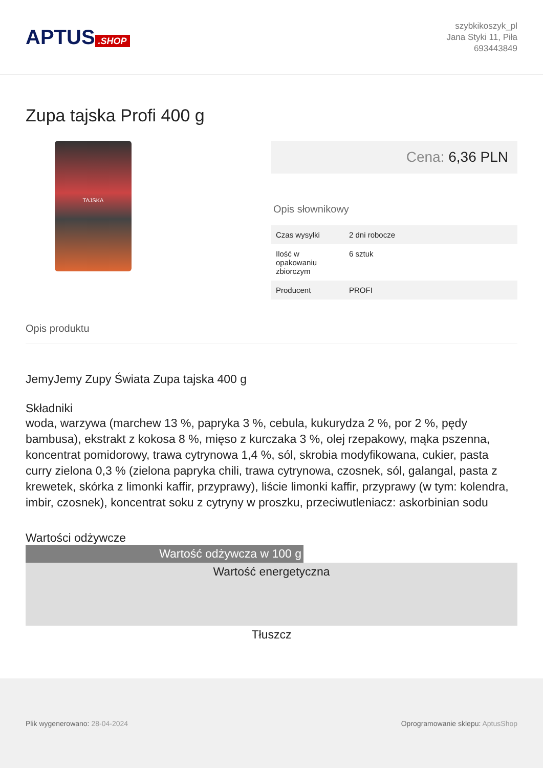APTUS.SHOP
szybkikoszyk_pl
Jana Styki 11, Piła
693443849
Zupa tajska Profi 400 g
TAJSKA
Cena: 6,36 PLN
Opis słownikowy
| Czas wysyłki | 2 dni robocze |
| Ilość w opakowaniu zbiorczym | 6 sztuk |
| Producent | PROFI |
Opis produktu
JemyJemy Zupy Świata Zupa tajska 400 g
Składniki
woda, warzywa (marchew 13 %, papryka 3 %, cebula, kukurydza 2 %, por 2 %, pędy bambusa), ekstrakt z kokosa 8 %, mięso z kurczaka 3 %, olej rzepakowy, mąka pszenna, koncentrat pomidorowy, trawa cytrynowa 1,4 %, sól, skrobia modyfikowana, cukier, pasta curry zielona 0,3 % (zielona papryka chili, trawa cytrynowa, czosnek, sól, galangal, pasta z krewetek, skórka z limonki kaffir, przyprawy), liście limonki kaffir, przyprawy (w tym: kolendra, imbir, czosnek), koncentrat soku z cytryny w proszku, przeciwutleniacz: askorbinian sodu
Wartości odżywcze
| Wartość odżywcza w 100 g | |
| Wartość energetyczna | |
| Tłuszcz | |
Plik wygenerowano: 28-04-2024
Oprogramowanie sklepu: AptusShop